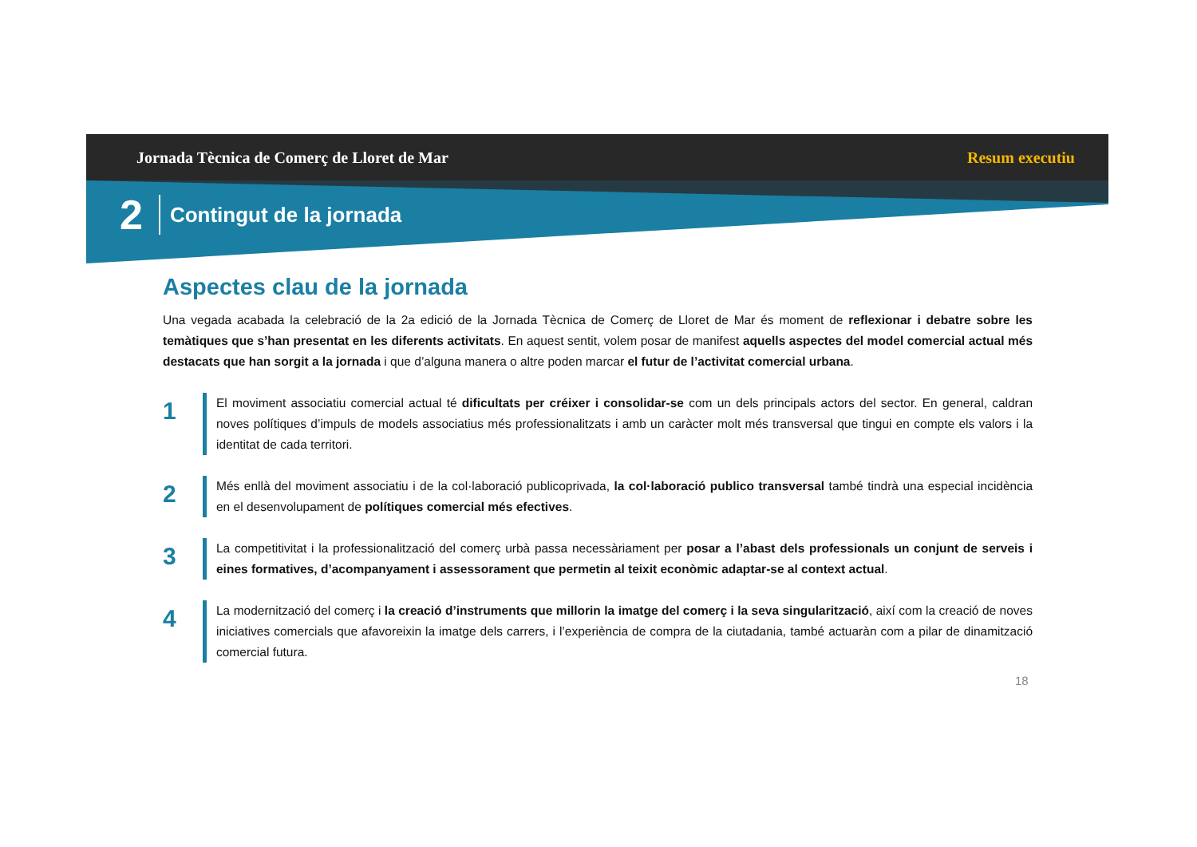Jornada Tècnica de Comerç de Lloret de Mar Resum executiu
2 Contingut de la jornada
Aspectes clau de la jornada
Una vegada acabada la celebració de la 2a edició de la Jornada Tècnica de Comerç de Lloret de Mar és moment de reflexionar i debatre sobre les temàtiques que s’han presentat en les diferents activitats. En aquest sentit, volem posar de manifest aquells aspectes del model comercial actual més destacats que han sorgit a la jornada i que d’alguna manera o altre poden marcar el futur de l’activitat comercial urbana.
1
El moviment associatiu comercial actual té dificultats per créixer i consolidar-se com un dels principals actors del sector. En general, caldran noves polítiques d’impuls de models associatius més professionalitzats i amb un caràcter molt més transversal que tingui en compte els valors i la identitat de cada territori.
2
Més enllà del moviment associatiu i de la col·laboració publicoprivada, la col·laboració publico transversal també tindrà una especial incidència en el desenvolupament de polítiques comercial més efectives.
3
La competitivitat i la professionalització del comerç urbà passa necessàriament per posar a l’abast dels professionals un conjunt de serveis i eines formatives, d’acompanyament i assessorament que permetin al teixit econòmic adaptar-se al context actual.
4
La modernització del comerç i la creació d’instruments que millorin la imatge del comerç i la seva singularització, així com la creació de noves iniciatives comercials que afavoreixin la imatge dels carrers, i l’experiència de compra de la ciutadania, també actuaràn com a pilar de dinamització comercial futura.
18